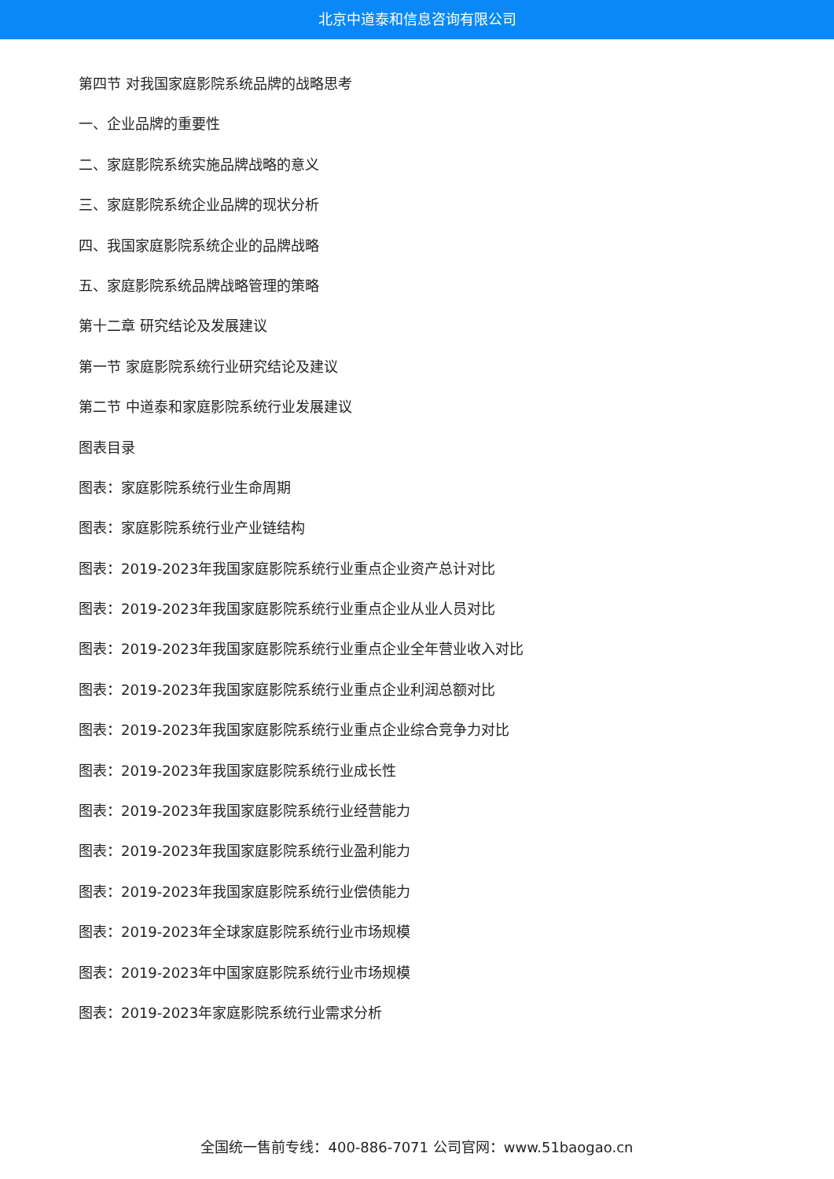北京中道泰和信息咨询有限公司
第四节 对我国家庭影院系统品牌的战略思考
一、企业品牌的重要性
二、家庭影院系统实施品牌战略的意义
三、家庭影院系统企业品牌的现状分析
四、我国家庭影院系统企业的品牌战略
五、家庭影院系统品牌战略管理的策略
第十二章 研究结论及发展建议
第一节 家庭影院系统行业研究结论及建议
第二节 中道泰和家庭影院系统行业发展建议
图表目录
图表：家庭影院系统行业生命周期
图表：家庭影院系统行业产业链结构
图表：2019-2023年我国家庭影院系统行业重点企业资产总计对比
图表：2019-2023年我国家庭影院系统行业重点企业从业人员对比
图表：2019-2023年我国家庭影院系统行业重点企业全年营业收入对比
图表：2019-2023年我国家庭影院系统行业重点企业利润总额对比
图表：2019-2023年我国家庭影院系统行业重点企业综合竞争力对比
图表：2019-2023年我国家庭影院系统行业成长性
图表：2019-2023年我国家庭影院系统行业经营能力
图表：2019-2023年我国家庭影院系统行业盈利能力
图表：2019-2023年我国家庭影院系统行业偿债能力
图表：2019-2023年全球家庭影院系统行业市场规模
图表：2019-2023年中国家庭影院系统行业市场规模
图表：2019-2023年家庭影院系统行业需求分析
全国统一售前专线：400-886-7071 公司官网：www.51baogao.cn